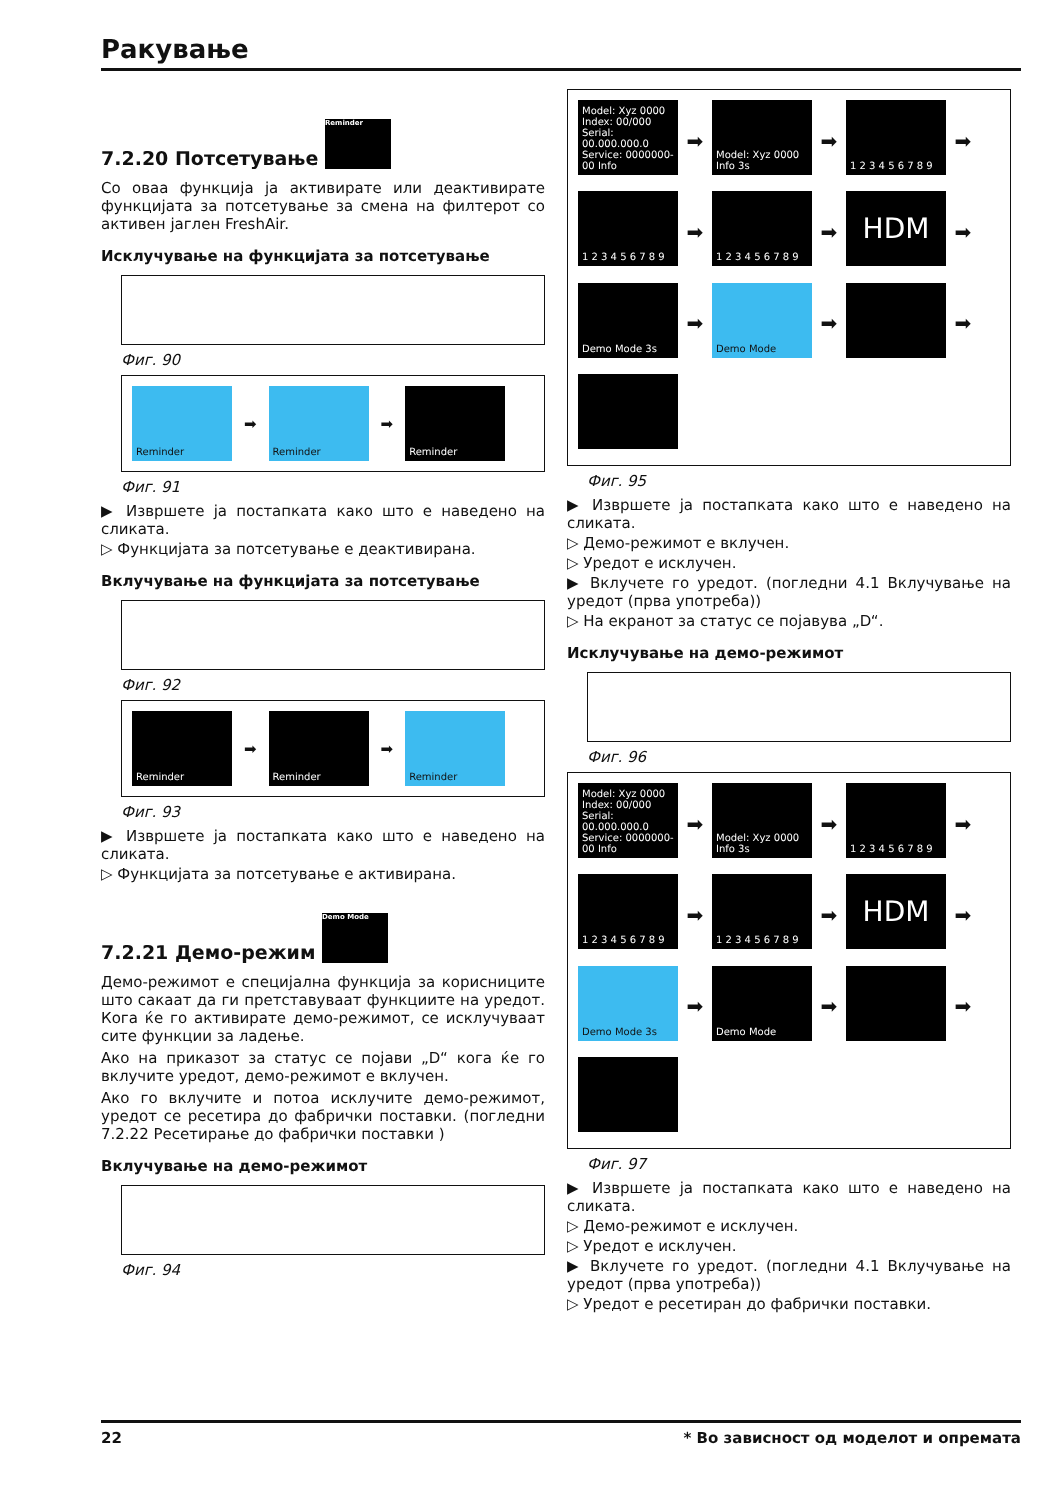Ракување
7.2.20 Потсетување Reminder
Со оваа функција ја активирате или деактивирате функцијата за потсетување за смена на филтерот со активен јаглен FreshAir.
Исклучување на функцијата за потсетување
Фиг. 90
Reminder
➡
Reminder
➡
Reminder
Фиг. 91
▶ Извршете ја постапката како што е наведено на сликата.
▷ Функцијата за потсетување е деактивирана.
Вклучување на функцијата за потсетување
Фиг. 92
Reminder
➡
Reminder
➡
Reminder
Фиг. 93
▶ Извршете ја постапката како што е наведено на сликата.
▷ Функцијата за потсетување е активирана.
7.2.21 Демо-режим Demo Mode
Демо-режимот е специјална функција за корисниците што сакаат да ги претставуваат функциите на уредот. Кога ќе го активирате демо-режимот, се исклучуваат сите функции за ладење.
Ако на приказот за статус се појави „D“ кога ќе го вклучите уредот, демо-режимот е вклучен.
Ако го вклучите и потоа исклучите демо-режимот, уредот се ресетира до фабрички поставки. (погледни 7.2.22 Ресетирање до фабрички поставки )
Вклучување на демо-режимот
Фиг. 94
Model: Xyz 0000 Index: 00/000 Serial: 00.000.000.0 Service: 0000000-00 Info
➡
Model: Xyz 0000 Info 3s
➡
1 2 3 4 5 6 7 8 9
➡
1 2 3 4 5 6 7 8 9
➡
1 2 3 4 5 6 7 8 9
➡
HDM
➡
Demo Mode 3s
➡
Demo Mode
➡
➡
Фиг. 95
▶ Извршете ја постапката како што е наведено на сликата.
▷ Демо-режимот е вклучен.
▷ Уредот е исклучен.
▶ Вклучете го уредот. (погледни 4.1 Вклучување на уредот (прва употреба))
▷ На екранот за статус се појавува „D“.
Исклучување на демо-режимот
Фиг. 96
Model: Xyz 0000 Index: 00/000 Serial: 00.000.000.0 Service: 0000000-00 Info
➡
Model: Xyz 0000 Info 3s
➡
1 2 3 4 5 6 7 8 9
➡
1 2 3 4 5 6 7 8 9
➡
1 2 3 4 5 6 7 8 9
➡
HDM
➡
Demo Mode 3s
➡
Demo Mode
➡
➡
Фиг. 97
▶ Извршете ја постапката како што е наведено на сликата.
▷ Демо-режимот е исклучен.
▷ Уредот е исклучен.
▶ Вклучете го уредот. (погледни 4.1 Вклучување на уредот (прва употреба))
▷ Уредот е ресетиран до фабрички поставки.
22 * Во зависност од моделот и опремата